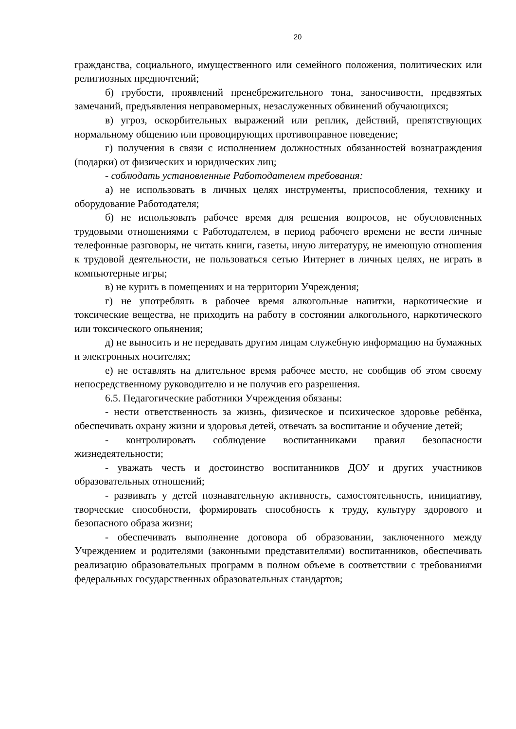20
гражданства, социального, имущественного или семейного положения, политических или религиозных предпочтений;
б) грубости, проявлений пренебрежительного тона, заносчивости, предвзятых замечаний, предъявления неправомерных, незаслуженных обвинений обучающихся;
в) угроз, оскорбительных выражений или реплик, действий, препятствующих нормальному общению или провоцирующих противоправное поведение;
г) получения в связи с исполнением должностных обязанностей вознаграждения (подарки) от физических и юридических лиц;
- соблюдать установленные Работодателем требования:
а) не использовать в личных целях инструменты, приспособления, технику и оборудование Работодателя;
б) не использовать рабочее время для решения вопросов, не обусловленных трудовыми отношениями с Работодателем, в период рабочего времени не вести личные телефонные разговоры, не читать книги, газеты, иную литературу, не имеющую отношения к трудовой деятельности, не пользоваться сетью Интернет в личных целях, не играть в компьютерные игры;
в) не курить в помещениях и на территории Учреждения;
г) не употреблять в рабочее время алкогольные напитки, наркотические и токсические вещества, не приходить на работу в состоянии алкогольного, наркотического или токсического опьянения;
д) не выносить и не передавать другим лицам служебную информацию на бумажных и электронных носителях;
е) не оставлять на длительное время рабочее место, не сообщив об этом своему непосредственному руководителю и не получив его разрешения.
6.5. Педагогические работники Учреждения обязаны:
- нести ответственность за жизнь, физическое и психическое здоровье ребёнка, обеспечивать охрану жизни и здоровья детей, отвечать за воспитание и обучение детей;
- контролировать соблюдение воспитанниками правил безопасности жизнедеятельности;
- уважать честь и достоинство воспитанников ДОУ и других участников образовательных отношений;
- развивать у детей познавательную активность, самостоятельность, инициативу, творческие способности, формировать способность к труду, культуру здорового и безопасного образа жизни;
- обеспечивать выполнение договора об образовании, заключенного между Учреждением и родителями (законными представителями) воспитанников, обеспечивать реализацию образовательных программ в полном объеме в соответствии с требованиями федеральных государственных образовательных стандартов;